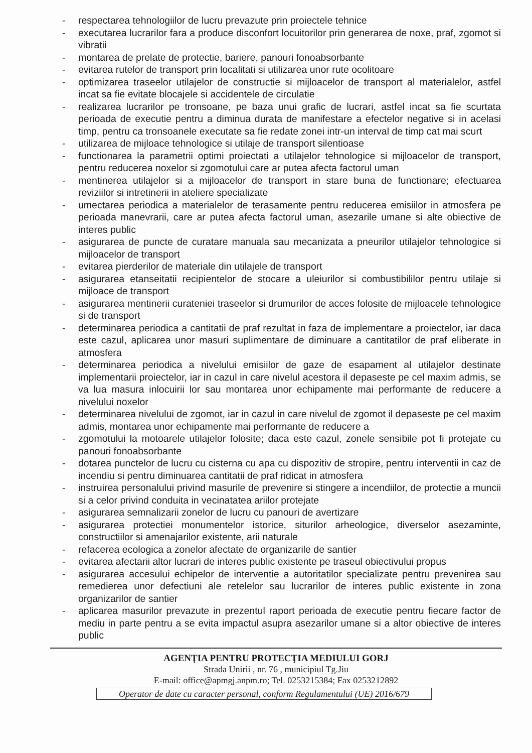- respectarea tehnologiilor de lucru prevazute prin proiectele tehnice
- executarea lucrarilor fara a produce disconfort locuitorilor prin generarea de noxe, praf, zgomot si vibratii
- montarea de prelate de protectie, bariere, panouri fonoabsorbante
- evitarea rutelor de transport prin localitati si utilizarea unor rute ocolitoare
- optimizarea traseelor utilajelor de constructie si mijloacelor de transport al materialelor, astfel incat sa fie evitate blocajele si accidentele de circulatie
- realizarea lucrarilor pe tronsoane, pe baza unui grafic de lucrari, astfel incat sa fie scurtata perioada de executie pentru a diminua durata de manifestare a efectelor negative si in acelasi timp, pentru ca tronsoanele executate sa fie redate zonei intr-un interval de timp cat mai scurt
- utilizarea de mijloace tehnologice si utilaje de transport silentioase
- functionarea la parametrii optimi proiectati a utilajelor tehnologice si mijloacelor de transport, pentru reducerea noxelor si zgomotului care ar putea afecta factorul uman
- mentinerea utilajelor si a mijloacelor de transport in stare buna de functionare; efectuarea reviziilor si intretinerii in ateliere specializate
- umectarea periodica a materialelor de terasamente pentru reducerea emisiilor in atmosfera pe perioada manevrarii, care ar putea afecta factorul uman, asezarile umane si alte obiective de interes public
- asigurarea de puncte de curatare manuala sau mecanizata a pneurilor utilajelor tehnologice si mijloacelor de transport
- evitarea pierderilor de materiale din utilajele de transport
- asigurarea etanseitatii recipientelor de stocare a uleiurilor si combustibililor pentru utilaje si mijloace de transport
- asigurarea mentinerii curateniei traseelor si drumurilor de acces folosite de mijloacele tehnologice si de transport
- determinarea periodica a cantitatii de praf rezultat in faza de implementare a proiectelor, iar daca este cazul, aplicarea unor masuri suplimentare de diminuare a cantitatilor de praf eliberate in atmosfera
- determinarea periodica a nivelului emisiilor de gaze de esapament al utilajelor destinate implementarii proiectelor, iar in cazul in care nivelul acestora il depaseste pe cel maxim admis, se va lua masura inlocuirii lor sau montarea unor echipamente mai performante de reducere a nivelului noxelor
- determinarea nivelului de zgomot, iar in cazul in care nivelul de zgomot il depaseste pe cel maxim admis, montarea unor echipamente mai performante de reducere a
- zgomotului la motoarele utilajelor folosite; daca este cazul, zonele sensibile pot fi protejate cu panouri fonoabsorbante
- dotarea punctelor de lucru cu cisterna cu apa cu dispozitiv de stropire, pentru interventii in caz de incendiu si pentru diminuarea cantitatii de praf ridicat in atmosfera
- instruirea personalului privind masurile de prevenire si stingere a incendiilor, de protectie a muncii si a celor privind conduita in vecinatatea ariilor protejate
- asigurarea semnalizarii zonelor de lucru cu panouri de avertizare
- asigurarea protectiei monumentelor istorice, siturilor arheologice, diverselor asezaminte, constructiilor si amenajarilor existente, arii naturale
- refacerea ecologica a zonelor afectate de organizarile de santier
- evitarea afectarii altor lucrari de interes public existente pe traseul obiectivului propus
- asigurarea accesului echipelor de interventie a autoritatilor specializate pentru prevenirea sau remedierea unor defectiuni ale retelelor sau lucrarilor de interes public existente in zona organizarilor de santier
- aplicarea masurilor prevazute in prezentul raport perioada de executie pentru fiecare factor de mediu in parte pentru a se evita impactul asupra asezarilor umane si a altor obiective de interes public
AGENŢIA PENTRU PROTECŢIA MEDIULUI GORJ
Strada Unirii , nr. 76 , municipiul Tg.Jiu
E-mail: office@apmgj.anpm.ro; Tel. 0253215384; Fax 0253212892
Operator de date cu caracter personal, conform Regulamentului (UE) 2016/679